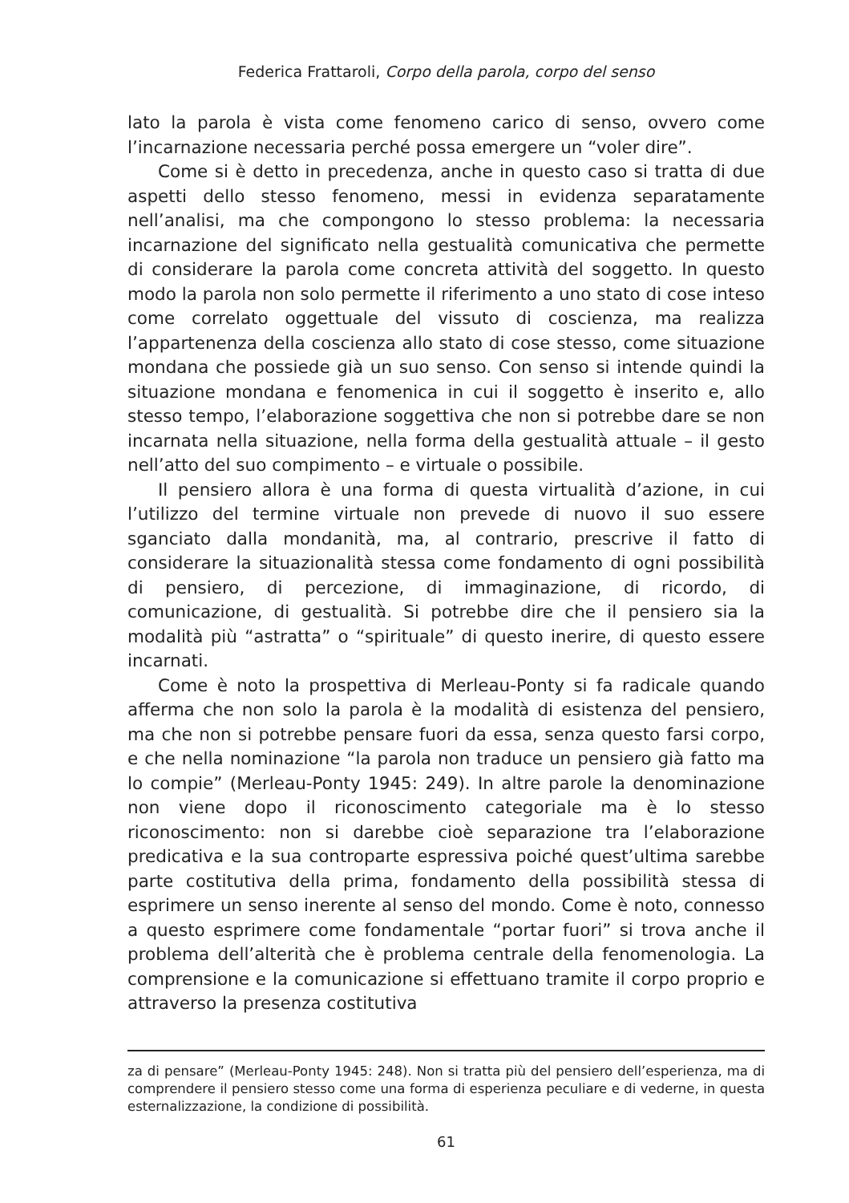Federica Frattaroli, Corpo della parola, corpo del senso
lato la parola è vista come fenomeno carico di senso, ovvero come l’incarnazione necessaria perché possa emergere un “voler dire”.
Come si è detto in precedenza, anche in questo caso si tratta di due aspetti dello stesso fenomeno, messi in evidenza separatamente nell’analisi, ma che compongono lo stesso problema: la necessaria incarnazione del significato nella gestualità comunicativa che permette di considerare la parola come concreta attività del soggetto. In questo modo la parola non solo permette il riferimento a uno stato di cose inteso come correlato oggettuale del vissuto di coscienza, ma realizza l’appartenenza della coscienza allo stato di cose stesso, come situazione mondana che possiede già un suo senso. Con senso si intende quindi la situazione mondana e fenomenica in cui il soggetto è inserito e, allo stesso tempo, l’elaborazione soggettiva che non si potrebbe dare se non incarnata nella situazione, nella forma della gestualità attuale – il gesto nell’atto del suo compimento – e virtuale o possibile.
Il pensiero allora è una forma di questa virtualità d’azione, in cui l’utilizzo del termine virtuale non prevede di nuovo il suo essere sganciato dalla mondanità, ma, al contrario, prescrive il fatto di considerare la situazionalità stessa come fondamento di ogni possibilità di pensiero, di percezione, di immaginazione, di ricordo, di comunicazione, di gestualità. Si potrebbe dire che il pensiero sia la modalità più “astratta” o “spirituale” di questo inerire, di questo essere incarnati.
Come è noto la prospettiva di Merleau-Ponty si fa radicale quando afferma che non solo la parola è la modalità di esistenza del pensiero, ma che non si potrebbe pensare fuori da essa, senza questo farsi corpo, e che nella nominazione “la parola non traduce un pensiero già fatto ma lo compie” (Merleau-Ponty 1945: 249). In altre parole la denominazione non viene dopo il riconoscimento categoriale ma è lo stesso riconoscimento: non si darebbe cioè separazione tra l’elaborazione predicativa e la sua controparte espressiva poiché quest’ultima sarebbe parte costitutiva della prima, fondamento della possibilità stessa di esprimere un senso inerente al senso del mondo. Come è noto, connesso a questo esprimere come fondamentale “portar fuori” si trova anche il problema dell’alterità che è problema centrale della fenomenologia. La comprensione e la comunicazione si effettuano tramite il corpo proprio e attraverso la presenza costitutiva
za di pensare” (Merleau-Ponty 1945: 248). Non si tratta più del pensiero dell’esperienza, ma di comprendere il pensiero stesso come una forma di esperienza peculiare e di vederne, in questa esternalizzazione, la condizione di possibilità.
61